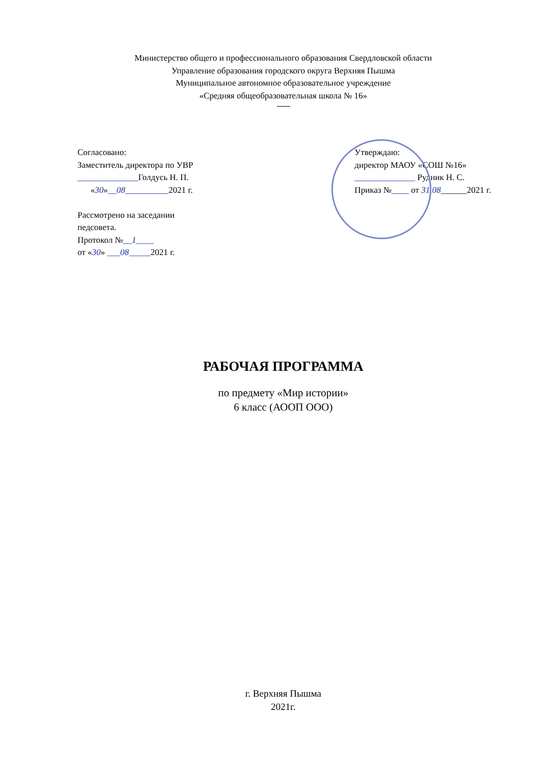Министерство общего и профессионального образования Свердловской области
Управление образования городского округа Верхняя Пышма
Муниципальное автономное образовательное учреждение
«Средняя общеобразовательная школа № 16»
Согласовано:
Заместитель директора по УВР
______________Голдусь Н. П.
«30»__08__________2021 г.
Рассмотрено на заседании
педсовета.
Протокол №__1____
от «30» ___08_____2021 г.
Утверждаю:
директор МАОУ «СОШ №16»
______________ Рудник Н. С.
Приказ №____ от 31.08______2021 г.
РАБОЧАЯ ПРОГРАММА
по предмету «Мир истории»
6 класс (АООП ООО)
г. Верхняя Пышма
2021г.